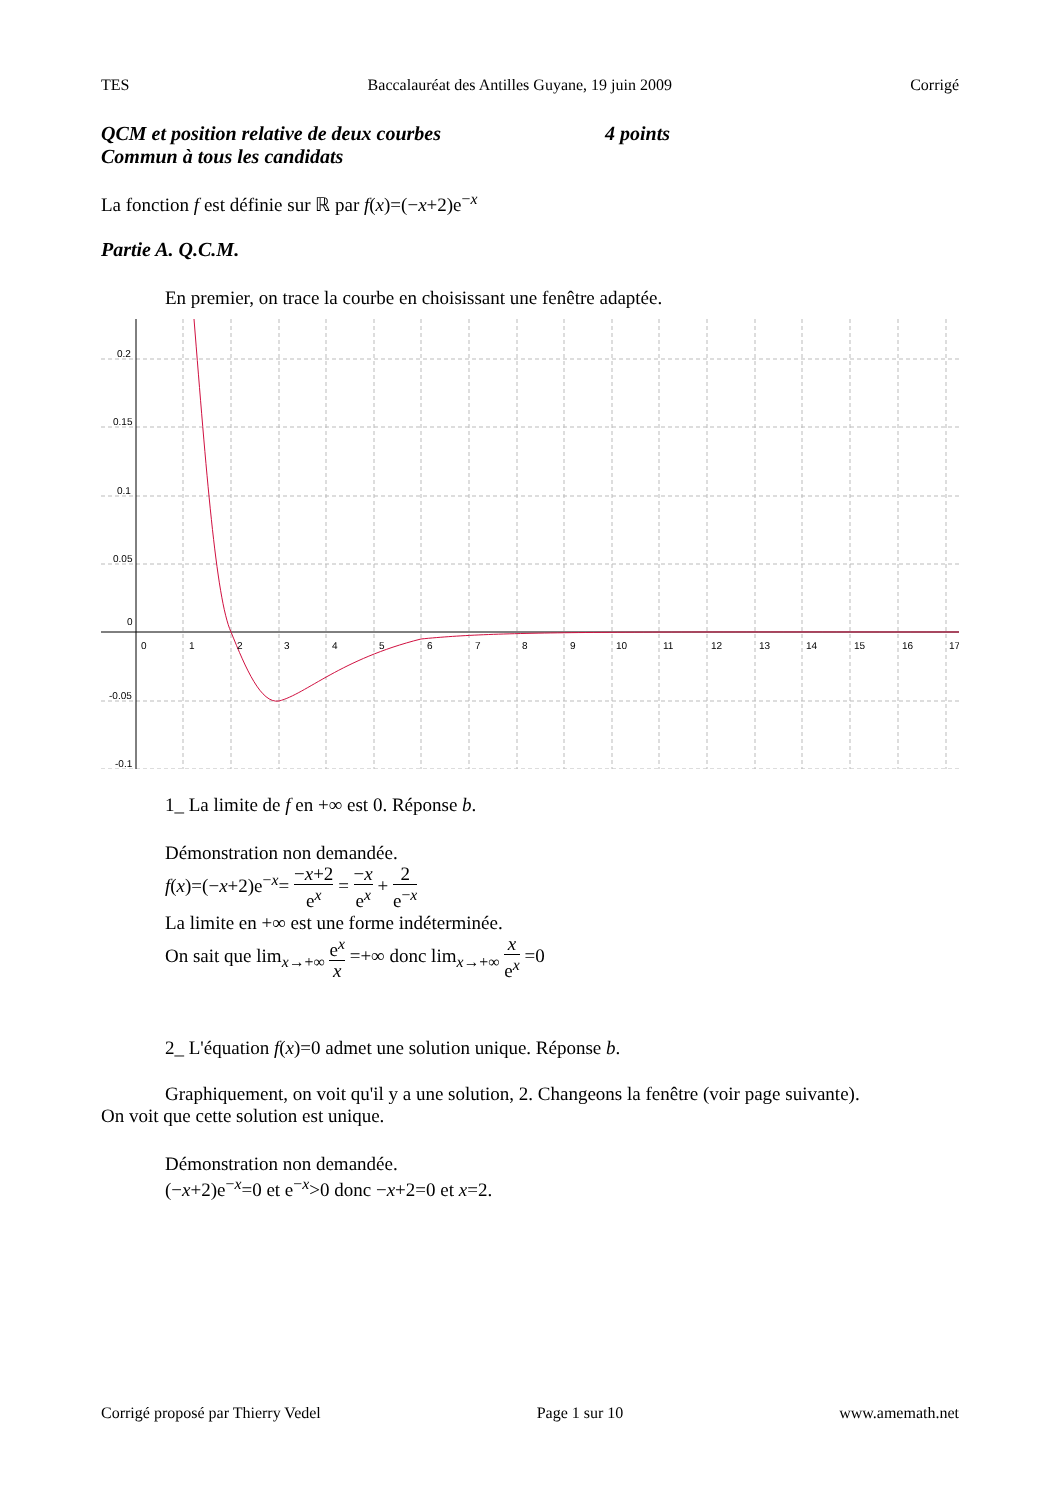TES Baccalauréat des Antilles Guyane, 19 juin 2009 Corrigé
QCM et position relative de deux courbes 4 points
Commun à tous les candidats
La fonction f est définie sur ℝ par f(x)=(−x+2)e<sup>−x</sup>
Partie A. Q.C.M.
En premier, on trace la courbe en choisissant une fenêtre adaptée.
0.2
0.15
0.1
0.05
0
-0.05
-0.1
0
1
2
3
4
5
6
7
8
9
10
11
12
13
14
15
16
17
1_ La limite de f en +∞ est 0. Réponse b.
Démonstration non demandée.
f(x)=(−x+2)e<sup>−x</sup>= −x+2 e<sup>x</sup> = −x e<sup>x</sup> + 2 e<sup>−x</sup>
La limite en +∞ est une forme indéterminée.
On sait que lim<sub>x→+∞</sub> e<sup>x</sup> x =+∞ donc lim<sub>x→+∞</sub> x e<sup>x</sup> =0
2_ L'équation f(x)=0 admet une solution unique. Réponse b.
Graphiquement, on voit qu'il y a une solution, 2. Changeons la fenêtre (voir page suivante).
On voit que cette solution est unique.
Démonstration non demandée.
(−x+2)e<sup>−x</sup>=0 et e<sup>−x</sup>>0 donc −x+2=0 et x=2.
Corrigé proposé par Thierry Vedel Page 1 sur 10 www.amemath.net